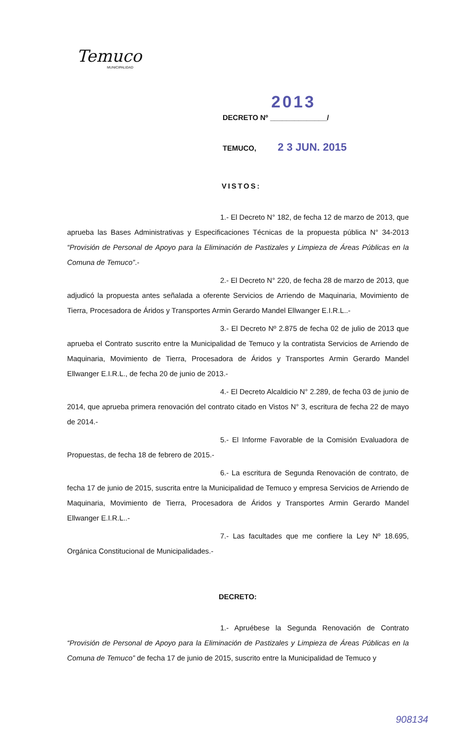Temuco
MUNICIPALIDAD
2013
DECRETO Nº ______________/
TEMUCO, 2 3 JUN. 2015
VISTOS:
1.- El Decreto N° 182, de fecha 12 de marzo de 2013, que aprueba las Bases Administrativas y Especificaciones Técnicas de la propuesta pública N° 34-2013 “Provisión de Personal de Apoyo para la Eliminación de Pastizales y Limpieza de Áreas Públicas en la Comuna de Temuco”.-
2.- El Decreto N° 220, de fecha 28 de marzo de 2013, que adjudicó la propuesta antes señalada a oferente Servicios de Arriendo de Maquinaria, Movimiento de Tierra, Procesadora de Áridos y Transportes Armin Gerardo Mandel Ellwanger E.I.R.L..-
3.- El Decreto Nº 2.875 de fecha 02 de julio de 2013 que aprueba el Contrato suscrito entre la Municipalidad de Temuco y la contratista Servicios de Arriendo de Maquinaria, Movimiento de Tierra, Procesadora de Áridos y Transportes Armin Gerardo Mandel Ellwanger E.I.R.L., de fecha 20 de junio de 2013.-
4.- El Decreto Alcaldicio N° 2.289, de fecha 03 de junio de 2014, que aprueba primera renovación del contrato citado en Vistos N° 3, escritura de fecha 22 de mayo de 2014.-
5.- El Informe Favorable de la Comisión Evaluadora de Propuestas, de fecha 18 de febrero de 2015.-
6.- La escritura de Segunda Renovación de contrato, de fecha 17 de junio de 2015, suscrita entre la Municipalidad de Temuco y empresa Servicios de Arriendo de Maquinaria, Movimiento de Tierra, Procesadora de Áridos y Transportes Armin Gerardo Mandel Ellwanger E.I.R.L..-
7.- Las facultades que me confiere la Ley Nº 18.695, Orgánica Constitucional de Municipalidades.-
DECRETO:
1.- Apruébese la Segunda Renovación de Contrato “Provisión de Personal de Apoyo para la Eliminación de Pastizales y Limpieza de Áreas Públicas en la Comuna de Temuco” de fecha 17 de junio de 2015, suscrito entre la Municipalidad de Temuco y
908134